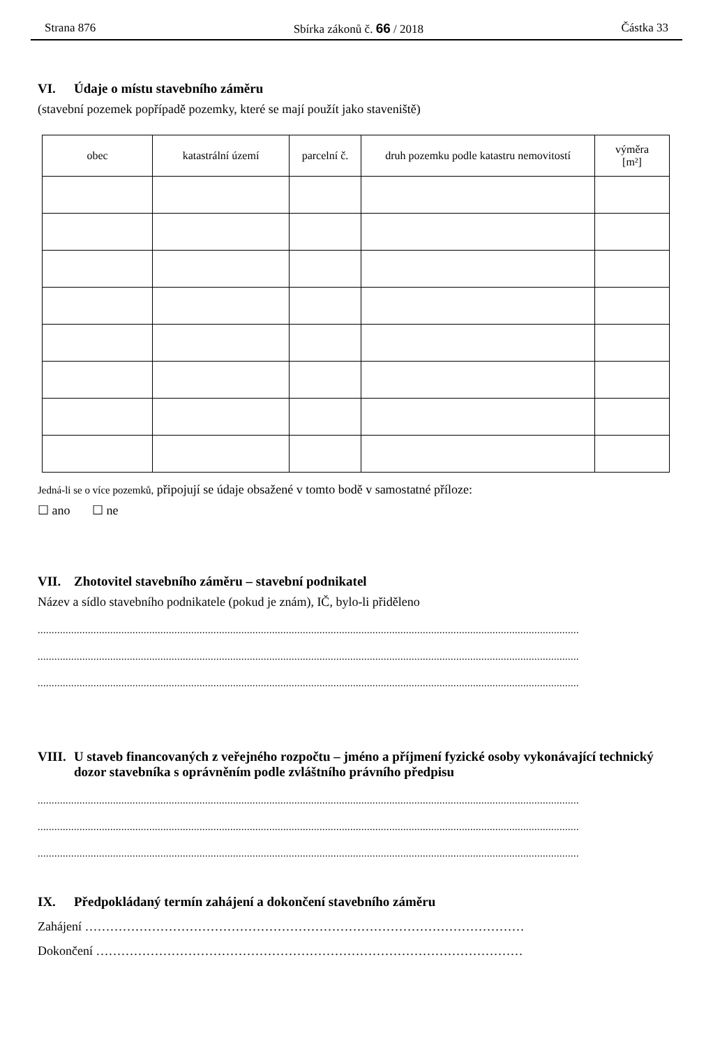Strana 876 Sbírka zákonů č. 66 / 2018 Částka 33
VI. Údaje o místu stavebního záměru
(stavební pozemek popřípadě pozemky, které se mají použít jako staveniště)
| obec | katastrální území | parcelní č. | druh pozemku podle katastru nemovitostí | výměra [m²] |
| --- | --- | --- | --- | --- |
Jedná-li se o více pozemků, připojují se údaje obsažené v tomto bodě v samostatné příloze:
☐ ano ☐ ne
VII. Zhotovitel stavebního záměru – stavební podnikatel
Název a sídlo stavebního podnikatele (pokud je znám), IČ, bylo-li přiděleno
..................................................................................................................................................................................................
..................................................................................................................................................................................................
..................................................................................................................................................................................................
VIII.
U staveb financovaných z veřejného rozpočtu – jméno a příjmení fyzické osoby vykonávající technický dozor stavebníka s oprávněním podle zvláštního právního předpisu
..................................................................................................................................................................................................
..................................................................................................................................................................................................
..................................................................................................................................................................................................
IX. Předpokládaný termín zahájení a dokončení stavebního záměru
Zahájení ……………………………………………………………………………………………
Dokončení …………………………………………………………………………………………